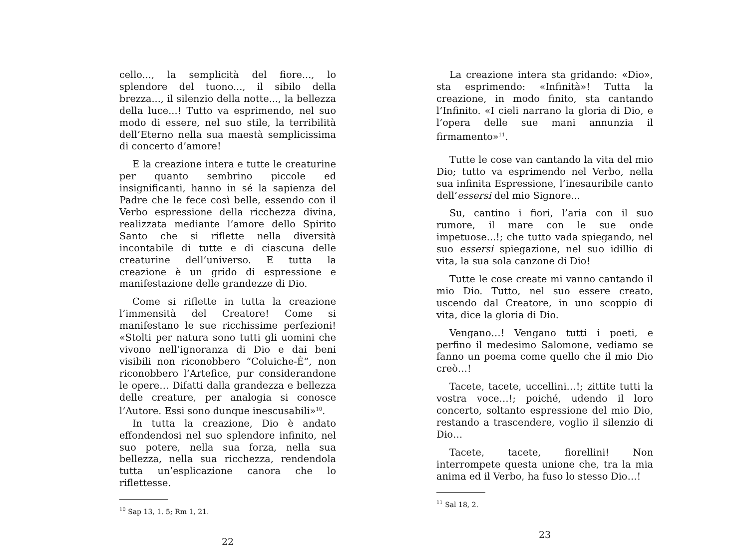cello..., la semplicità del fiore..., lo splendore del tuono..., il sibilo della brezza..., il silenzio della notte..., la bellezza della luce...! Tutto va esprimendo, nel suo modo di essere, nel suo stile, la terribilità dell’Eterno nella sua maestà semplicissima di concerto d’amore!
E la creazione intera e tutte le creaturine per quanto sembrino piccole ed insignificanti, hanno in sé la sapienza del Padre che le fece così belle, essendo con il Verbo espressione della ricchezza divina, realizzata mediante l’amore dello Spirito Santo che si riflette nella diversità incontabile di tutte e di ciascuna delle creaturine dell’universo. E tutta la creazione è un grido di espressione e manifestazione delle grandezze di Dio.
Come si riflette in tutta la creazione l’immensità del Creatore! Come si manifestano le sue ricchissime perfezioni! «Stolti per natura sono tutti gli uomini che vivono nell’ignoranza di Dio e dai beni visibili non riconobbero “Coluiche-È”, non riconobbero l’Artefice, pur considerandone le opere… Difatti dalla grandezza e bellezza delle creature, per analogia si conosce l’Autore. Essi sono dunque inescusabili»<sup>10</sup>.
In tutta la creazione, Dio è andato effondendosi nel suo splendore infinito, nel suo potere, nella sua forza, nella sua bellezza, nella sua ricchezza, rendendola tutta un’esplicazione canora che lo riflettesse.
<sup>10</sup> Sap 13, 1. 5; Rm 1, 21.
22
La creazione intera sta gridando: «Dio», sta esprimendo: «Infinità»! Tutta la creazione, in modo finito, sta cantando l’Infinito. «I cieli narrano la gloria di Dio, e l’opera delle sue mani annunzia il firmamento»<sup>11</sup>.
Tutte le cose van cantando la vita del mio Dio; tutto va esprimendo nel Verbo, nella sua infinita Espressione, l’inesauribile canto dell’essersi del mio Signore...
Su, cantino i fiori, l’aria con il suo rumore, il mare con le sue onde impetuose...!; che tutto vada spiegando, nel suo essersi spiegazione, nel suo idillio di vita, la sua sola canzone di Dio!
Tutte le cose create mi vanno cantando il mio Dio. Tutto, nel suo essere creato, uscendo dal Creatore, in uno scoppio di vita, dice la gloria di Dio.
Vengano…! Vengano tutti i poeti, e perfino il medesimo Salomone, vediamo se fanno un poema come quello che il mio Dio creò…!
Tacete, tacete, uccellini…!; zittite tutti la vostra voce…!; poiché, udendo il loro concerto, soltanto espressione del mio Dio, restando a trascendere, voglio il silenzio di Dio…
Tacete, tacete, fiorellini! Non interrompete questa unione che, tra la mia anima ed il Verbo, ha fuso lo stesso Dio…!
<sup>11</sup> Sal 18, 2.
23